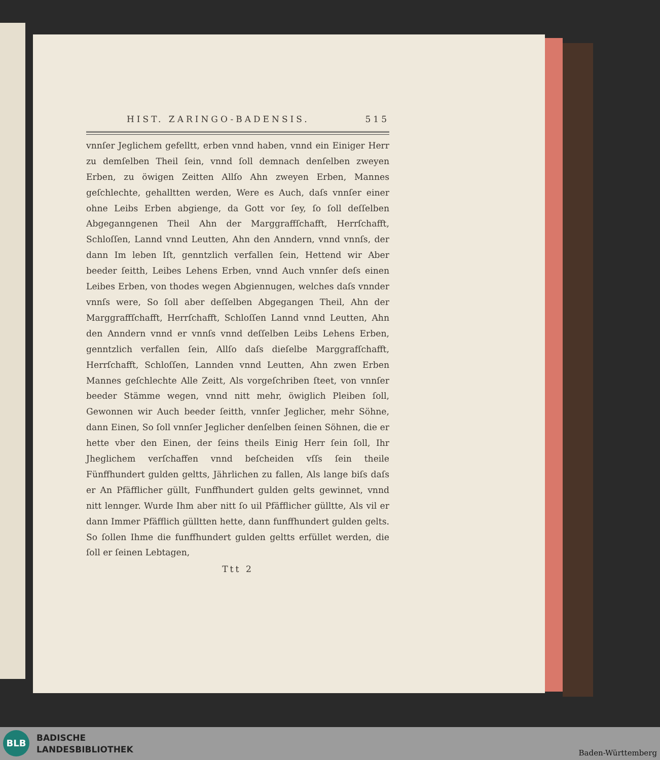HIST. ZARINGO-BADENSIS. 515
vnnſer Jeglichem gefelltt, erben vnnd haben, vnnd ein Einiger Herr zu demſelben Theil ſein, vnnd ſoll demnach denſelben zweyen Erben, zu öwigen Zeitten Allſo Ahn zweyen Erben, Mannes geſchlechte, gehalltten werden, Were es Auch, daſs vnnſer einer ohne Leibs Erben abgienge, da Gott vor ſey, ſo ſoll deſſelben Abgeganngenen Theil Ahn der Marggraffſchafft, Herrſchafft, Schloſſen, Lannd vnnd Leutten, Ahn den Anndern, vnnd vnnſs, der dann Im leben Iſt, genntzlich verfallen ſein, Hettend wir Aber beeder ſeitth, Leibes Lehens Erben, vnnd Auch vnnſer deſs einen Leibes Erben, von thodes wegen Abgiennugen, welches daſs vnnder vnnſs were, So ſoll aber deſſelben Abgegangen Theil, Ahn der Marggraffſchafft, Herrſchafft, Schloſſen Lannd vnnd Leutten, Ahn den Anndern vnnd er vnnſs vnnd deſſelben Leibs Lehens Erben, genntzlich verfallen ſein, Allſo daſs dieſelbe Marggrafſchafft, Herrſchafft, Schloſſen, Lannden vnnd Leutten, Ahn zwen Erben Mannes geſchlechte Alle Zeitt, Als vorgeſchriben ſteet, von vnnſer beeder Stämme wegen, vnnd nitt mehr, öwiglich Pleiben ſoll, Gewonnen wir Auch beeder ſeitth, vnnſer Jeglicher, mehr Söhne, dann Einen, So ſoll vnnſer Jeglicher denſelben ſeinen Söhnen, die er hette vber den Einen, der ſeins theils Einig Herr ſein ſoll, Ihr Jheglichem verſchaffen vnnd beſcheiden vſſs ſein theile Fünffhundert gulden geltts, Jährlichen zu fallen, Als lange biſs daſs er An Pfäfflicher güllt, Funffhundert gulden gelts gewinnet, vnnd nitt lennger. Wurde Ihm aber nitt ſo uil Pfäfflicher gülltte, Als vil er dann Immer Pfäfflich gülltten hette, dann funffhundert gulden gelts. So ſollen Ihme die funffhundert gulden geltts erfüllet werden, die ſoll er ſeinen Lebtagen,
Ttt 2
BLB
BADISCHE
LANDESBIBLIOTHEK
Baden-Württemberg